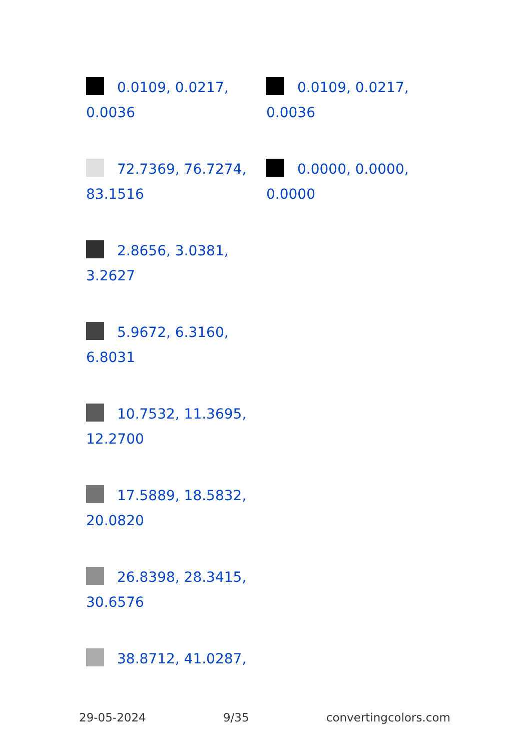0.0109, 0.0217, 0.0036
72.7369, 76.7274, 83.1516
2.8656, 3.0381, 3.2627
5.9672, 6.3160, 6.8031
10.7532, 11.3695, 12.2700
17.5889, 18.5832, 20.0820
26.8398, 28.3415, 30.6576
38.8712, 41.0287,
0.0109, 0.0217, 0.0036
0.0000, 0.0000, 0.0000
29-05-2024 9/35 convertingcolors.com